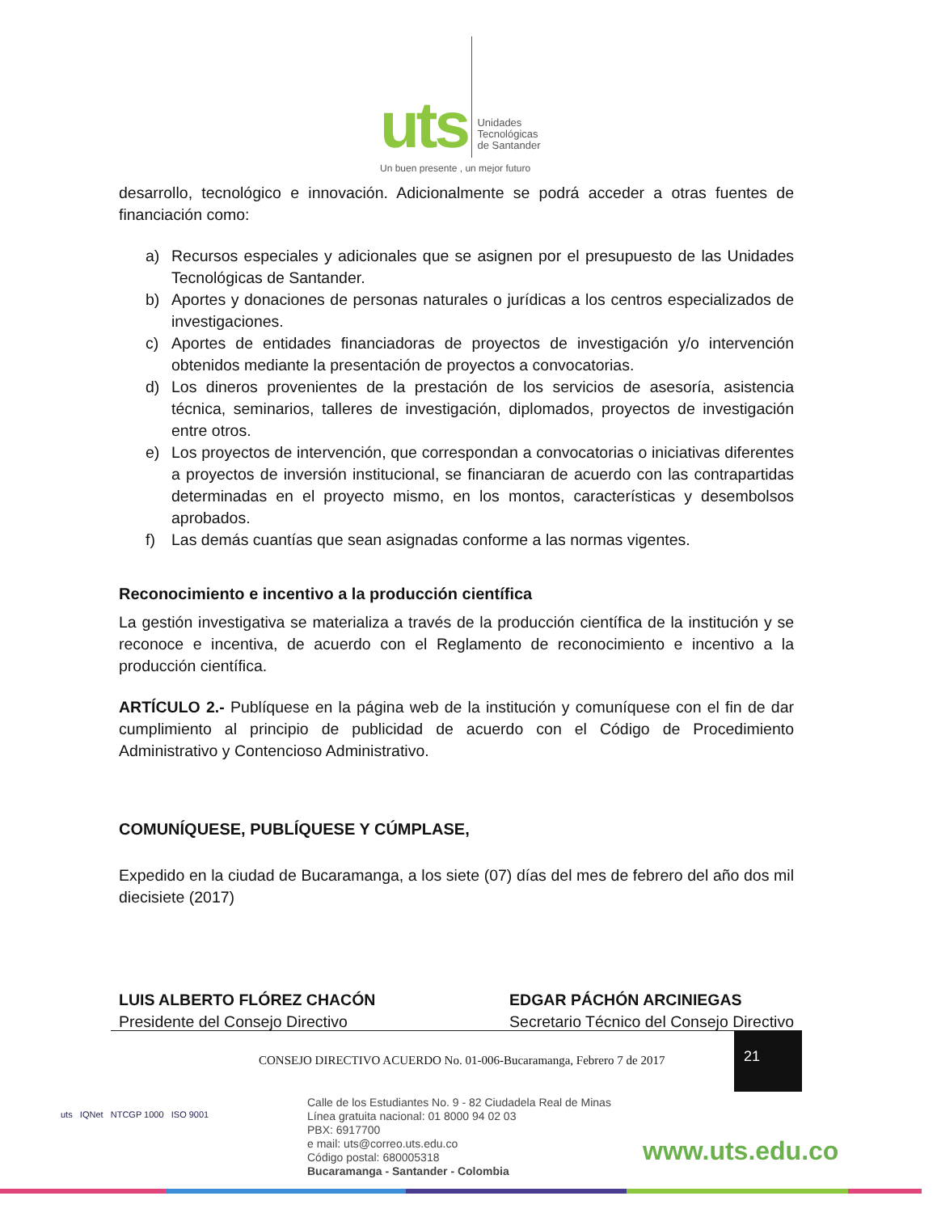uts Unidades
Tecnológicas
de Santander
Un buen presente , un mejor futuro
desarrollo, tecnológico e innovación. Adicionalmente se podrá acceder a otras fuentes de financiación como:
a) Recursos especiales y adicionales que se asignen por el presupuesto de las Unidades Tecnológicas de Santander.
b) Aportes y donaciones de personas naturales o jurídicas a los centros especializados de investigaciones.
c) Aportes de entidades financiadoras de proyectos de investigación y/o intervención obtenidos mediante la presentación de proyectos a convocatorias.
d) Los dineros provenientes de la prestación de los servicios de asesoría, asistencia técnica, seminarios, talleres de investigación, diplomados, proyectos de investigación entre otros.
e) Los proyectos de intervención, que correspondan a convocatorias o iniciativas diferentes a proyectos de inversión institucional, se financiaran de acuerdo con las contrapartidas determinadas en el proyecto mismo, en los montos, características y desembolsos aprobados.
f) Las demás cuantías que sean asignadas conforme a las normas vigentes.
Reconocimiento e incentivo a la producción científica
La gestión investigativa se materializa a través de la producción científica de la institución y se reconoce e incentiva, de acuerdo con el Reglamento de reconocimiento e incentivo a la producción científica.
ARTÍCULO 2.- Publíquese en la página web de la institución y comuníquese con el fin de dar cumplimiento al principio de publicidad de acuerdo con el Código de Procedimiento Administrativo y Contencioso Administrativo.
COMUNÍQUESE, PUBLÍQUESE Y CÚMPLASE,
Expedido en la ciudad de Bucaramanga, a los siete (07) días del mes de febrero del año dos mil diecisiete (2017)
LUIS ALBERTO FLÓREZ CHACÓN
Presidente del Consejo Directivo
EDGAR PÁCHÓN ARCINIEGAS
Secretario Técnico del Consejo Directivo
CONSEJO DIRECTIVO ACUERDO No. 01-006-Bucaramanga, Febrero 7 de 2017
21
uts IQNet NTCGP 1000 ISO 9001
Calle de los Estudiantes No. 9 - 82 Ciudadela Real de Minas
Línea gratuita nacional: 01 8000 94 02 03
PBX: 6917700
e mail: uts@correo.uts.edu.co
Código postal: 680005318
Bucaramanga - Santander - Colombia
www.uts.edu.co